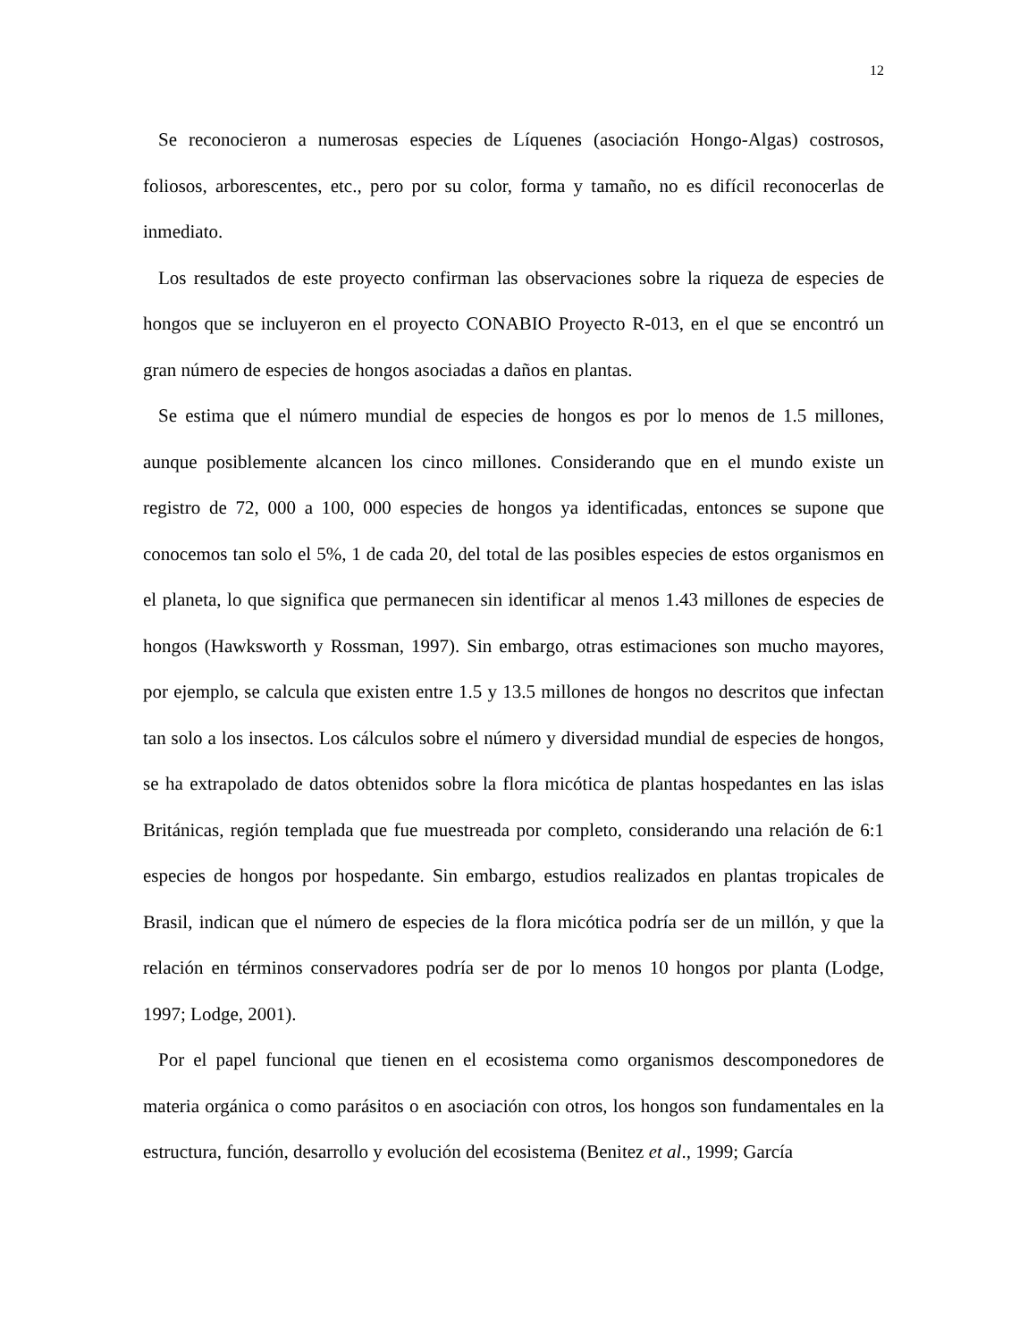12
Se reconocieron a numerosas especies de Líquenes (asociación Hongo-Algas) costrosos, foliosos, arborescentes, etc., pero por su color, forma y tamaño, no es difícil reconocerlas de inmediato.
Los resultados de este proyecto confirman las observaciones sobre la riqueza de especies de hongos que se incluyeron en el proyecto CONABIO Proyecto R-013, en el que se encontró un gran número de especies de hongos asociadas a daños en plantas.
Se estima que el número mundial de especies de hongos es por lo menos de 1.5 millones, aunque posiblemente alcancen los cinco millones. Considerando que en el mundo existe un registro de 72, 000 a 100, 000 especies de hongos ya identificadas, entonces se supone que conocemos tan solo el 5%, 1 de cada 20, del total de las posibles especies de estos organismos en el planeta, lo que significa que permanecen sin identificar al menos 1.43 millones de especies de hongos (Hawksworth y Rossman, 1997). Sin embargo, otras estimaciones son mucho mayores, por ejemplo, se calcula que existen entre 1.5 y 13.5 millones de hongos no descritos que infectan tan solo a los insectos. Los cálculos sobre el número y diversidad mundial de especies de hongos, se ha extrapolado de datos obtenidos sobre la flora micótica de plantas hospedantes en las islas Británicas, región templada que fue muestreada por completo, considerando una relación de 6:1 especies de hongos por hospedante. Sin embargo, estudios realizados en plantas tropicales de Brasil, indican que el número de especies de la flora micótica podría ser de un millón, y que la relación en términos conservadores podría ser de por lo menos 10 hongos por planta (Lodge, 1997; Lodge, 2001).
Por el papel funcional que tienen en el ecosistema como organismos descomponedores de materia orgánica o como parásitos o en asociación con otros, los hongos son fundamentales en la estructura, función, desarrollo y evolución del ecosistema (Benitez et al., 1999; García